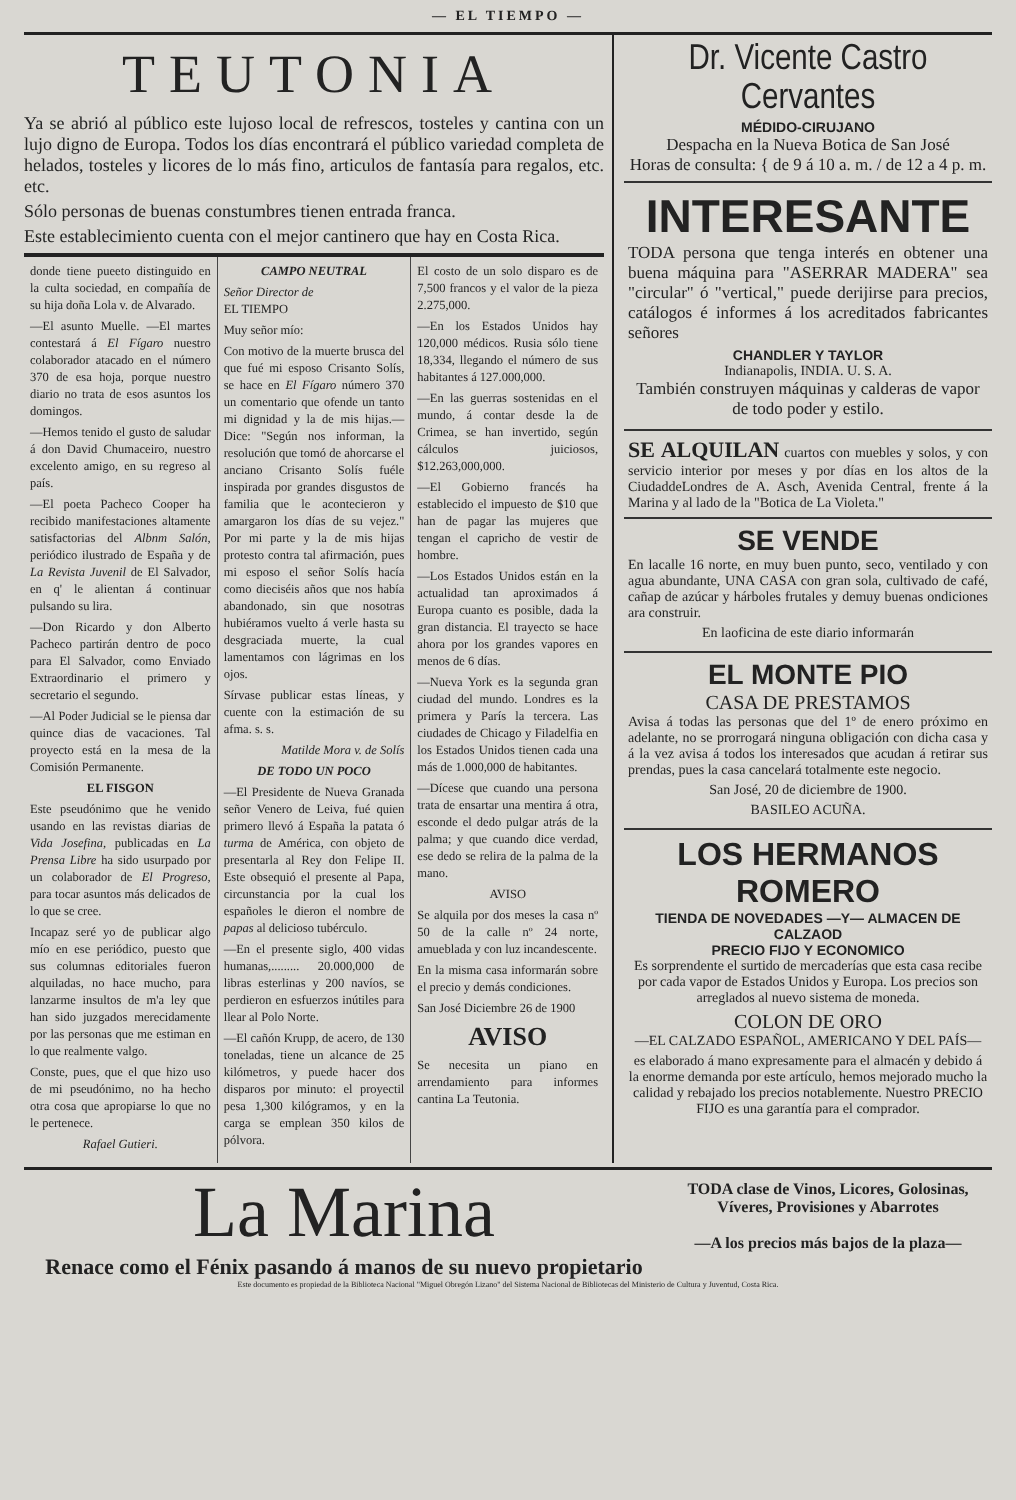— EL TIEMPO —
TEUTONIA
Ya se abrió al público este lujoso local de refrescos, tosteles y cantina con un lujo digno de Europa. Todos los días encontrará el público variedad completa de helados, tosteles y licores de lo más fino, articulos de fantasía para regalos, etc. etc.
Sólo personas de buenas constumbres tienen entrada franca.
Este establecimiento cuenta con el mejor cantinero que hay en Costa Rica.
donde tiene pueeto distinguido en la culta sociedad, en compañía de su hija doña Lola v. de Alvarado.
—El asunto Muelle. —El martes contestará á El Fígaro nuestro colaborador atacado en el número 370 de esa hoja, porque nuestro diario no trata de esos asuntos los domingos.
—Hemos tenido el gusto de saludar á don David Chumaceiro, nuestro excelento amigo, en su regreso al país.
—El poeta Pacheco Cooper ha recibido manifestaciones altamente satisfactorias del Albnm Salón, periódico ilustrado de España y de La Revista Juvenil de El Salvador, en q' le alientan á continuar pulsando su lira.
—Don Ricardo y don Alberto Pacheco partirán dentro de poco para El Salvador, como Enviado Extraordinario el primero y secretario el segundo.
—Al Poder Judicial se le piensa dar quince dias de vacaciones. Tal proyecto está en la mesa de la Comisión Permanente.
EL FISGON
Este pseudónimo que he venido usando en las revistas diarias de Vida Josefina, publicadas en La Prensa Libre ha sido usurpado por un colaborador de El Progreso, para tocar asuntos más delicados de lo que se cree.
Incapaz seré yo de publicar algo mío en ese periódico, puesto que sus columnas editoriales fueron alquiladas, no hace mucho, para lanzarme insultos de m'a ley que han sido juzgados merecidamente por las personas que me estiman en lo que realmente valgo.
Conste, pues, que el que hizo uso de mi pseudónimo, no ha hecho otra cosa que apropiarse lo que no le pertenece.
Rafael Gutieri.
CAMPO NEUTRAL
Señor Director de
EL TIEMPO
Muy señor mío:
Con motivo de la muerte brusca del que fué mi esposo Crisanto Solís, se hace en El Fígaro número 370 un comentario que ofende un tanto mi dignidad y la de mis hijas.—Dice: "Según nos informan, la resolución que tomó de ahorcarse el anciano Crisanto Solís fuéle inspirada por grandes disgustos de familia que le acontecieron y amargaron los días de su vejez." Por mi parte y la de mis hijas protesto contra tal afirmación, pues mi esposo el señor Solís hacía como dieciséis años que nos había abandonado, sin que nosotras hubiéramos vuelto á verle hasta su desgraciada muerte, la cual lamentamos con lágrimas en los ojos.
Sírvase publicar estas líneas, y cuente con la estimación de su afma. s. s.
Matilde Mora v. de Solís
DE TODO UN POCO
—El Presidente de Nueva Granada señor Venero de Leiva, fué quien primero llevó á España la patata ó turma de América, con objeto de presentarla al Rey don Felipe II. Este obsequió el presente al Papa, circunstancia por la cual los españoles le dieron el nombre de papas al delicioso tubérculo.
—En el presente siglo, 400 vidas humanas,......... 20.000,000 de libras esterlinas y 200 navíos, se perdieron en esfuerzos inútiles para llear al Polo Norte.
—El cañón Krupp, de acero, de 130 toneladas, tiene un alcance de 25 kilómetros, y puede hacer dos disparos por minuto: el proyectil pesa 1,300 kilógramos, y en la carga se emplean 350 kilos de pólvora.
El costo de un solo disparo es de 7,500 francos y el valor de la pieza 2.275,000.
—En los Estados Unidos hay 120,000 médicos. Rusia sólo tiene 18,334, llegando el número de sus habitantes á 127.000,000.
—En las guerras sostenidas en el mundo, á contar desde la de Crimea, se han invertido, según cálculos juiciosos, $12.263,000,000.
—El Gobierno francés ha establecido el impuesto de $10 que han de pagar las mujeres que tengan el capricho de vestir de hombre.
—Los Estados Unidos están en la actualidad tan aproximados á Europa cuanto es posible, dada la gran distancia. El trayecto se hace ahora por los grandes vapores en menos de 6 días.
—Nueva York es la segunda gran ciudad del mundo. Londres es la primera y París la tercera. Las ciudades de Chicago y Filadelfia en los Estados Unidos tienen cada una más de 1.000,000 de habitantes.
—Dícese que cuando una persona trata de ensartar una mentira á otra, esconde el dedo pulgar atrás de la palma; y que cuando dice verdad, ese dedo se relira de la palma de la mano.
AVISO
Se alquila por dos meses la casa nº 50 de la calle nº 24 norte, amueblada y con luz incandescente.
En la misma casa informarán sobre el precio y demás condiciones.
San José Diciembre 26 de 1900
AVISO
Se necesita un piano en arrendamiento para informes cantina La Teutonia.
Dr. Vicente Castro Cervantes
MÉDIDO-CIRUJANO
Despacha en la Nueva Botica de San José
Horas de consulta: { de 9 á 10 a. m. / de 12 a 4 p. m.
INTERESANTE
TODA persona que tenga interés en obtener una buena máquina para "ASERRAR MADERA" sea "circular" ó "vertical," puede derijirse para precios, catálogos é informes á los acreditados fabricantes señores
CHANDLER Y TAYLOR
Indianapolis, INDIA. U. S. A.
También construyen máquinas y calderas de vapor de todo poder y estilo.
SE ALQUILAN cuartos con muebles y solos, y con servicio interior por meses y por días en los altos de la CiudaddeLondres de A. Asch, Avenida Central, frente á la Marina y al lado de la "Botica de La Violeta."
SE VENDE
En lacalle 16 norte, en muy buen punto, seco, ventilado y con agua abundante, UNA CASA con gran sola, cultivado de café, cañap de azúcar y hárboles frutales y demuy buenas ondiciones ara construir.
En laoficina de este diario informarán
EL MONTE PIO
CASA DE PRESTAMOS
Avisa á todas las personas que del 1º de enero próximo en adelante, no se prorrogará ninguna obligación con dicha casa y á la vez avisa á todos los interesados que acudan á retirar sus prendas, pues la casa cancelará totalmente este negocio.
San José, 20 de diciembre de 1900.
BASILEO ACUÑA.
LOS HERMANOS ROMERO
TIENDA DE NOVEDADES —Y— ALMACEN DE CALZAOD
PRECIO FIJO Y ECONOMICO
Es sorprendente el surtido de mercaderías que esta casa recibe por cada vapor de Estados Unidos y Europa. Los precios son arreglados al nuevo sistema de moneda.
COLON DE ORO
—EL CALZADO ESPAÑOL, AMERICANO Y DEL PAÍS—
es elaborado á mano expresamente para el almacén y debido á la enorme demanda por este artículo, hemos mejorado mucho la calidad y rebajado los precios notablemente. Nuestro PRECIO FIJO es una garantía para el comprador.
La Marina
Renace como el Fénix pasando á manos de su nuevo propietario
TODA clase de Vinos, Licores, Golosinas, Víveres, Provisiones y Abarrotes
—A los precios más bajos de la plaza—
Este documento es propiedad de la Biblioteca Nacional "Miguel Obregón Lizano" del Sistema Nacional de Bibliotecas del Ministerio de Cultura y Juventud, Costa Rica.